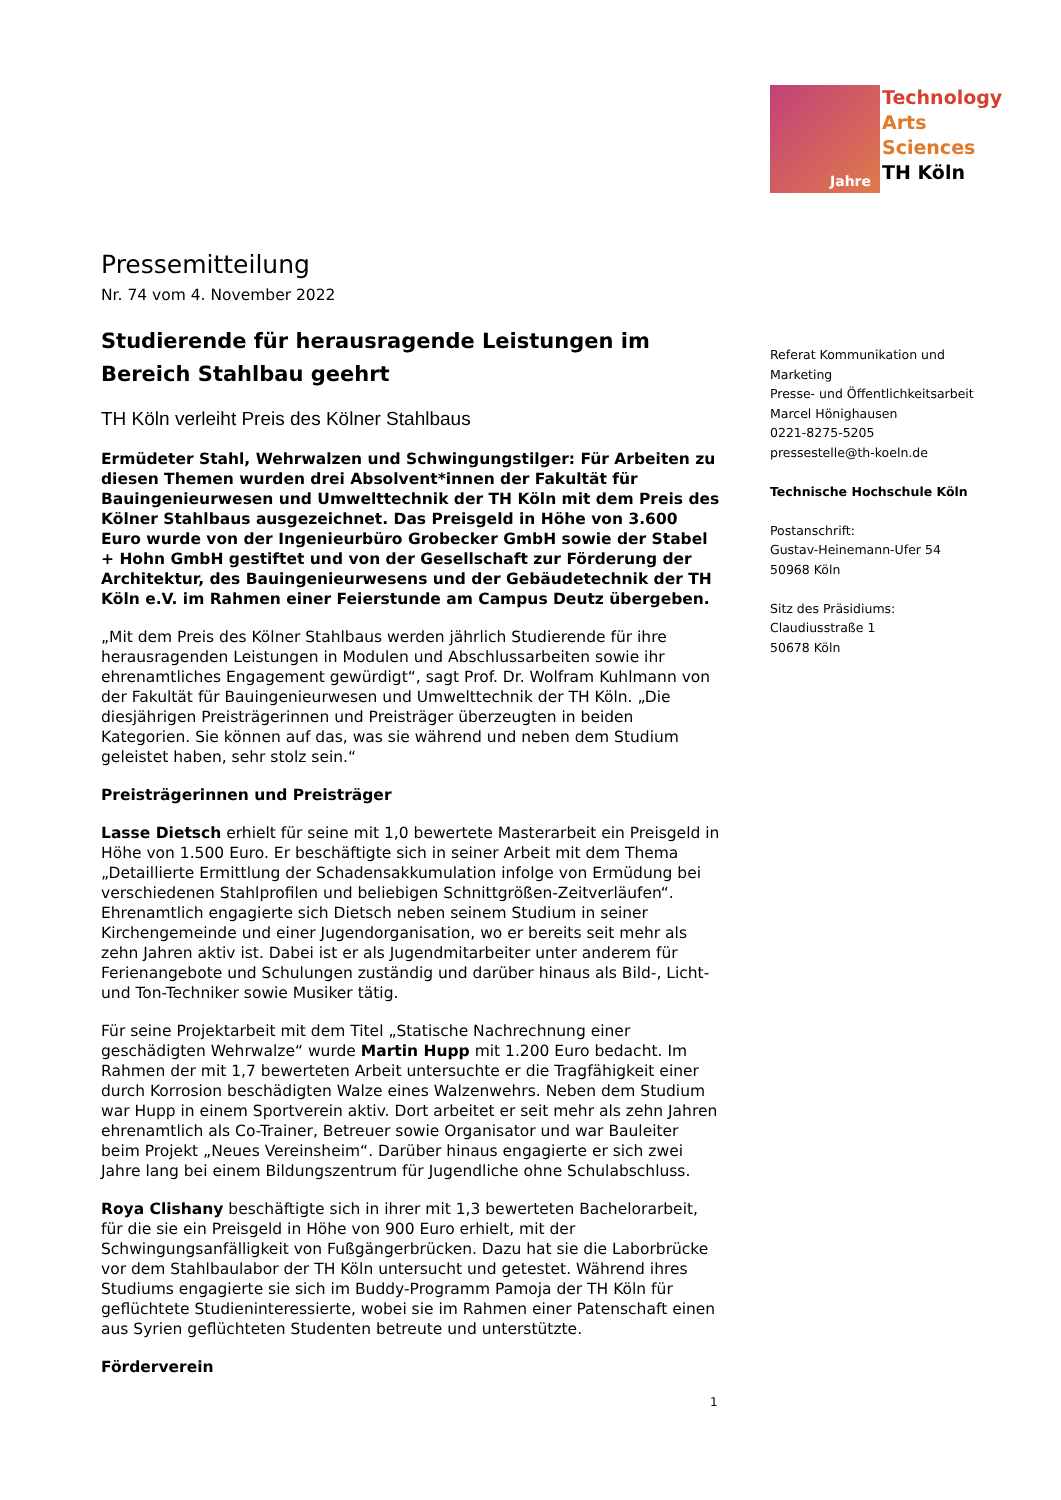Technology
Arts Sciences
TH Köln
Jahre
Pressemitteilung
Nr. 74 vom 4. November 2022
Studierende für herausragende Leistungen im Bereich Stahlbau geehrt
TH Köln verleiht Preis des Kölner Stahlbaus
Ermüdeter Stahl, Wehrwalzen und Schwingungstilger: Für Arbeiten zu diesen Themen wurden drei Absolvent*innen der Fakultät für Bauingenieurwesen und Umwelttechnik der TH Köln mit dem Preis des Kölner Stahlbaus ausgezeichnet. Das Preisgeld in Höhe von 3.600 Euro wurde von der Ingenieurbüro Grobecker GmbH sowie der Stabel + Hohn GmbH gestiftet und von der Gesellschaft zur Förderung der Architektur, des Bauingenieurwesens und der Gebäudetechnik der TH Köln e.V. im Rahmen einer Feierstunde am Campus Deutz übergeben.
„Mit dem Preis des Kölner Stahlbaus werden jährlich Studierende für ihre herausragenden Leistungen in Modulen und Abschlussarbeiten sowie ihr ehrenamtliches Engagement gewürdigt“, sagt Prof. Dr. Wolfram Kuhlmann von der Fakultät für Bauingenieurwesen und Umwelttechnik der TH Köln. „Die diesjährigen Preisträgerinnen und Preisträger überzeugten in beiden Kategorien. Sie können auf das, was sie während und neben dem Studium geleistet haben, sehr stolz sein.“
Preisträgerinnen und Preisträger
Lasse Dietsch erhielt für seine mit 1,0 bewertete Masterarbeit ein Preisgeld in Höhe von 1.500 Euro. Er beschäftigte sich in seiner Arbeit mit dem Thema „Detaillierte Ermittlung der Schadensakkumulation infolge von Ermüdung bei verschiedenen Stahlprofilen und beliebigen Schnittgrößen-Zeitverläufen“. Ehrenamtlich engagierte sich Dietsch neben seinem Studium in seiner Kirchengemeinde und einer Jugendorganisation, wo er bereits seit mehr als zehn Jahren aktiv ist. Dabei ist er als Jugendmitarbeiter unter anderem für Ferienangebote und Schulungen zuständig und darüber hinaus als Bild-, Licht- und Ton-Techniker sowie Musiker tätig.
Für seine Projektarbeit mit dem Titel „Statische Nachrechnung einer geschädigten Wehrwalze“ wurde Martin Hupp mit 1.200 Euro bedacht. Im Rahmen der mit 1,7 bewerteten Arbeit untersuchte er die Tragfähigkeit einer durch Korrosion beschädigten Walze eines Walzenwehrs. Neben dem Studium war Hupp in einem Sportverein aktiv. Dort arbeitet er seit mehr als zehn Jahren ehrenamtlich als Co-Trainer, Betreuer sowie Organisator und war Bauleiter beim Projekt „Neues Vereinsheim“. Darüber hinaus engagierte er sich zwei Jahre lang bei einem Bildungszentrum für Jugendliche ohne Schulabschluss.
Roya Clishany beschäftigte sich in ihrer mit 1,3 bewerteten Bachelorarbeit, für die sie ein Preisgeld in Höhe von 900 Euro erhielt, mit der Schwingungsanfälligkeit von Fußgängerbrücken. Dazu hat sie die Laborbrücke vor dem Stahlbaulabor der TH Köln untersucht und getestet. Während ihres Studiums engagierte sie sich im Buddy-Programm Pamoja der TH Köln für geflüchtete Studieninteressierte, wobei sie im Rahmen einer Patenschaft einen aus Syrien geflüchteten Studenten betreute und unterstützte.
Förderverein
Referat Kommunikation und Marketing
Presse- und Öffentlichkeitsarbeit
Marcel Hönighausen
0221-8275-5205
pressestelle@th-koeln.de
Technische Hochschule Köln
Postanschrift:
Gustav-Heinemann-Ufer 54
50968 Köln
Sitz des Präsidiums:
Claudiusstraße 1
50678 Köln
1